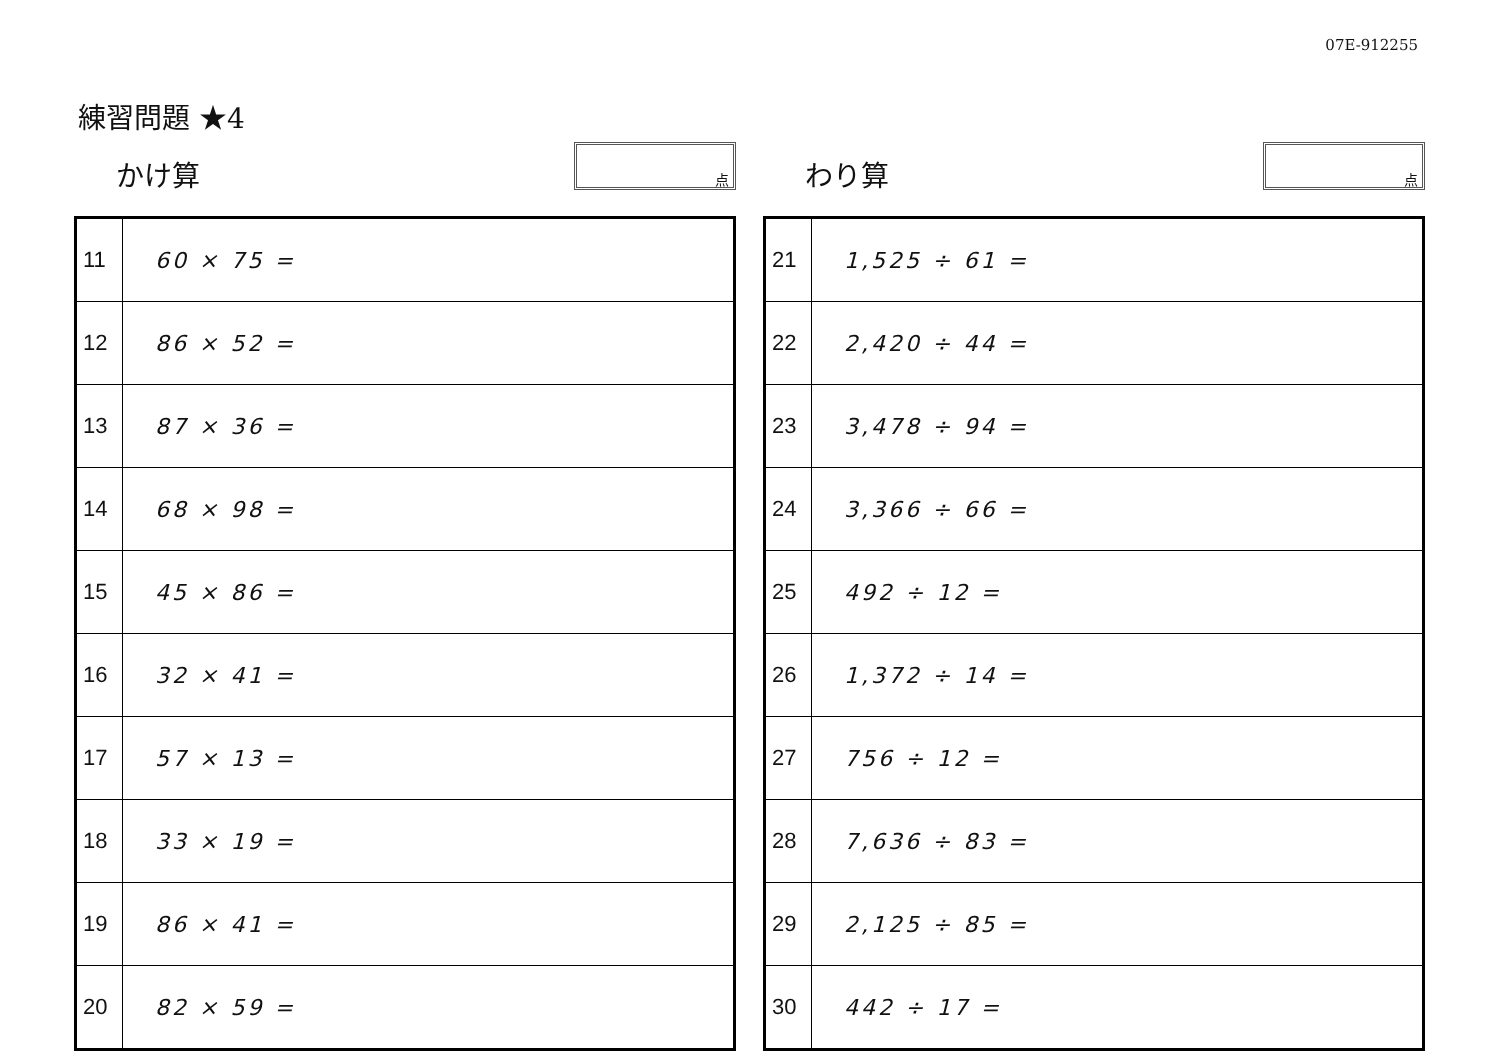07E-912255
練習問題 ★4
かけ算
点
| 11 | 60 × 75 = |
| 12 | 86 × 52 = |
| 13 | 87 × 36 = |
| 14 | 68 × 98 = |
| 15 | 45 × 86 = |
| 16 | 32 × 41 = |
| 17 | 57 × 13 = |
| 18 | 33 × 19 = |
| 19 | 86 × 41 = |
| 20 | 82 × 59 = |
わり算
点
| 21 | 1,525 ÷ 61 = |
| 22 | 2,420 ÷ 44 = |
| 23 | 3,478 ÷ 94 = |
| 24 | 3,366 ÷ 66 = |
| 25 | 492 ÷ 12 = |
| 26 | 1,372 ÷ 14 = |
| 27 | 756 ÷ 12 = |
| 28 | 7,636 ÷ 83 = |
| 29 | 2,125 ÷ 85 = |
| 30 | 442 ÷ 17 = |